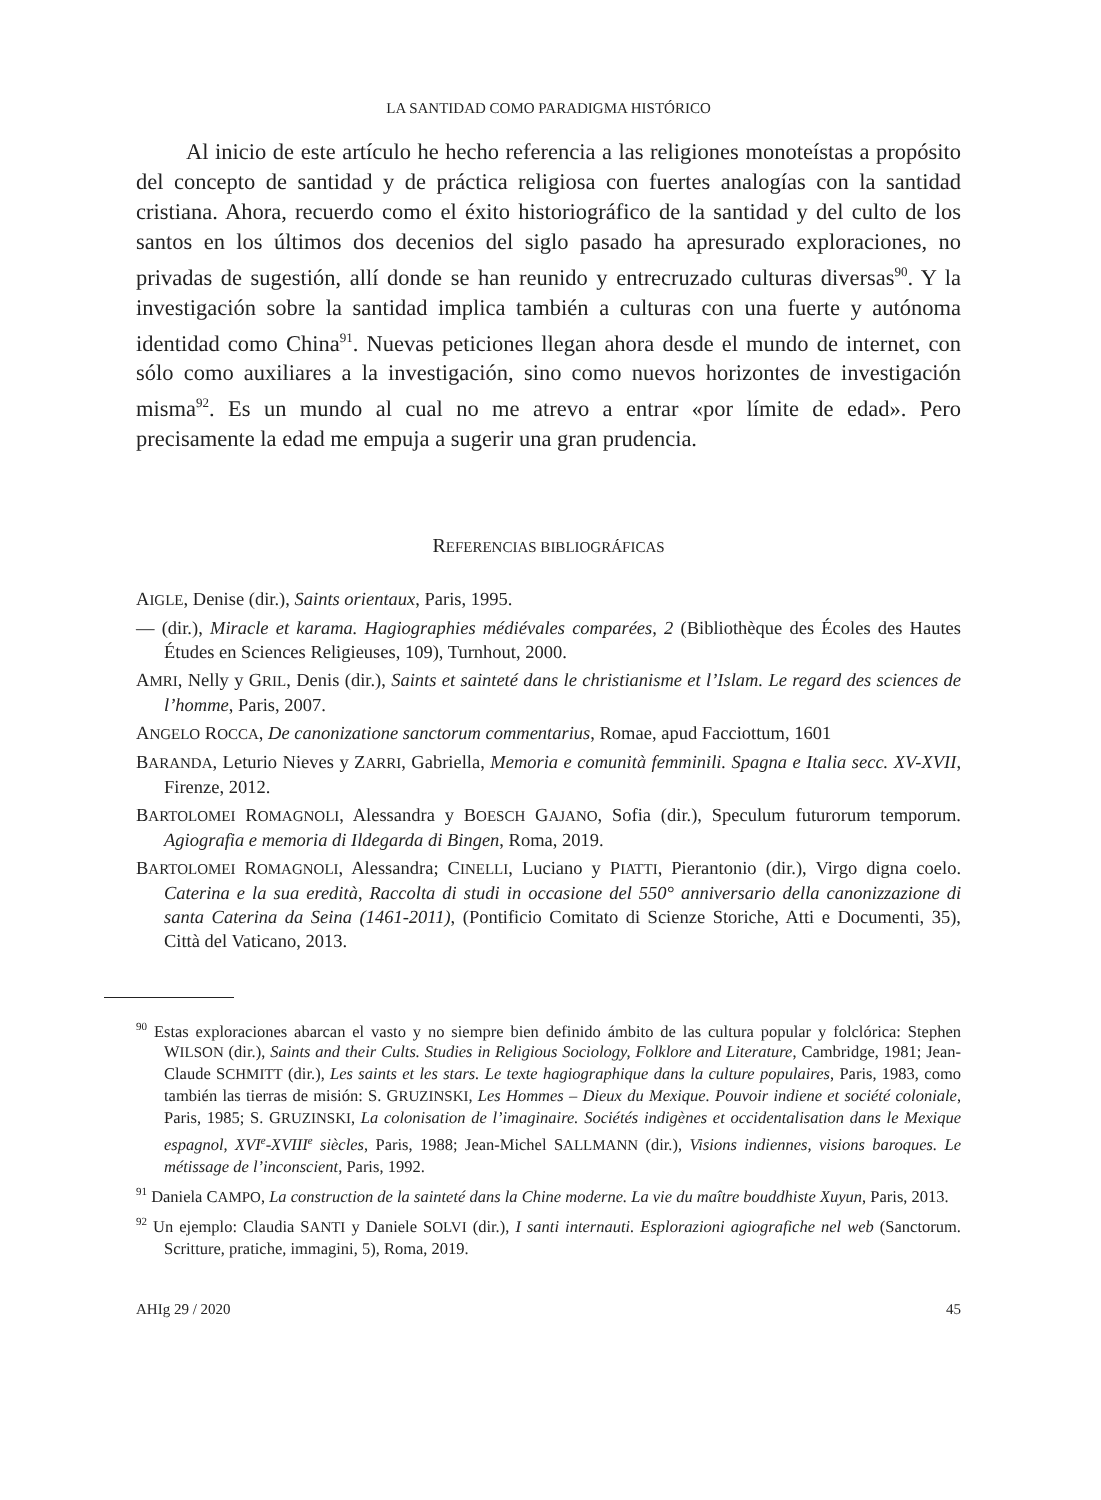LA SANTIDAD COMO PARADIGMA HISTÓRICO
Al inicio de este artículo he hecho referencia a las religiones monoteístas a propósito del concepto de santidad y de práctica religiosa con fuertes analogías con la santidad cristiana. Ahora, recuerdo como el éxito historiográfico de la santidad y del culto de los santos en los últimos dos decenios del siglo pasado ha apresurado exploraciones, no privadas de sugestión, allí donde se han reunido y entrecruzado culturas diversas<sup>90</sup>. Y la investigación sobre la santidad implica también a culturas con una fuerte y autónoma identidad como China<sup>91</sup>. Nuevas peticiones llegan ahora desde el mundo de internet, con sólo como auxiliares a la investigación, sino como nuevos horizontes de investigación misma<sup>92</sup>. Es un mundo al cual no me atrevo a entrar «por límite de edad». Pero precisamente la edad me empuja a sugerir una gran prudencia.
REFERENCIAS BIBLIOGRÁFICAS
AIGLE, Denise (dir.), Saints orientaux, Paris, 1995.
— (dir.), Miracle et karama. Hagiographies médiévales comparées, 2 (Bibliothèque des Écoles des Hautes Études en Sciences Religieuses, 109), Turnhout, 2000.
AMRI, Nelly y GRIL, Denis (dir.), Saints et sainteté dans le christianisme et l’Islam. Le regard des sciences de l’homme, Paris, 2007.
ANGELO ROCCA, De canonizatione sanctorum commentarius, Romae, apud Facciottum, 1601
BARANDA, Leturio Nieves y ZARRI, Gabriella, Memoria e comunità femminili. Spagna e Italia secc. XV-XVII, Firenze, 2012.
BARTOLOMEI ROMAGNOLI, Alessandra y BOESCH GAJANO, Sofia (dir.), Speculum futurorum temporum. Agiografia e memoria di Ildegarda di Bingen, Roma, 2019.
BARTOLOMEI ROMAGNOLI, Alessandra; CINELLI, Luciano y PIATTI, Pierantonio (dir.), Virgo digna coelo. Caterina e la sua eredità, Raccolta di studi in occasione del 550° anniversario della canonizzazione di santa Caterina da Seina (1461-2011), (Pontificio Comitato di Scienze Storiche, Atti e Documenti, 35), Città del Vaticano, 2013.
<sup>90</sup> Estas exploraciones abarcan el vasto y no siempre bien definido ámbito de las cultura popular y folclórica: Stephen WILSON (dir.), Saints and their Cults. Studies in Religious Sociology, Folklore and Literature, Cambridge, 1981; Jean-Claude SCHMITT (dir.), Les saints et les stars. Le texte hagiographique dans la culture populaires, Paris, 1983, como también las tierras de misión: S. GRUZINSKI, Les Hommes – Dieux du Mexique. Pouvoir indiene et société coloniale, Paris, 1985; S. GRUZINSKI, La colonisation de l’imaginaire. Sociétés indigènes et occidentalisation dans le Mexique espagnol, XVI<sup>e</sup>-XVIII<sup>e</sup> siècles, Paris, 1988; Jean-Michel SALLMANN (dir.), Visions indiennes, visions baroques. Le métissage de l’inconscient, Paris, 1992.
<sup>91</sup> Daniela CAMPO, La construction de la sainteté dans la Chine moderne. La vie du maître bouddhiste Xuyun, Paris, 2013.
<sup>92</sup> Un ejemplo: Claudia SANTI y Daniele SOLVI (dir.), I santi internauti. Esplorazioni agiografiche nel web (Sanctorum. Scritture, pratiche, immagini, 5), Roma, 2019.
AHIg 29 / 2020 45